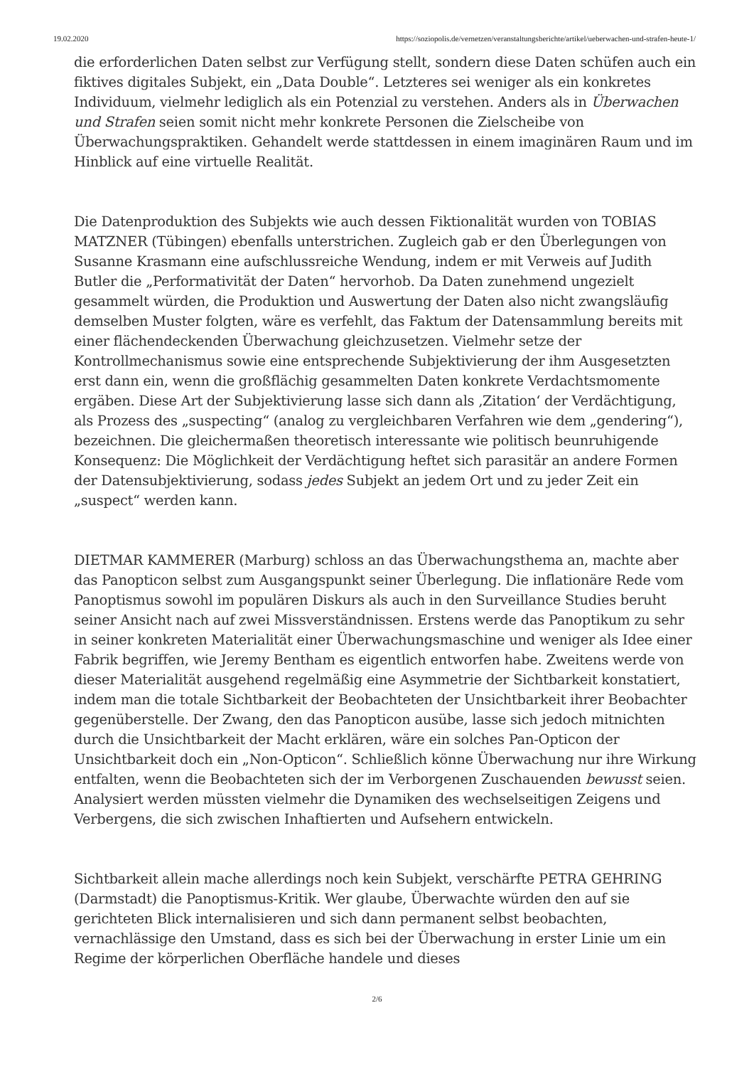19.02.2020 https://soziopolis.de/vernetzen/veranstaltungsberichte/artikel/ueberwachen-und-strafen-heute-1/
die erforderlichen Daten selbst zur Verfügung stellt, sondern diese Daten schüfen auch ein fiktives digitales Subjekt, ein „Data Double“. Letzteres sei weniger als ein konkretes Individuum, vielmehr lediglich als ein Potenzial zu verstehen. Anders als in Überwachen und Strafen seien somit nicht mehr konkrete Personen die Zielscheibe von Überwachungspraktiken. Gehandelt werde stattdessen in einem imaginären Raum und im Hinblick auf eine virtuelle Realität.
Die Datenproduktion des Subjekts wie auch dessen Fiktionalität wurden von TOBIAS MATZNER (Tübingen) ebenfalls unterstrichen. Zugleich gab er den Überlegungen von Susanne Krasmann eine aufschlussreiche Wendung, indem er mit Verweis auf Judith Butler die „Performativität der Daten“ hervorhob. Da Daten zunehmend ungezielt gesammelt würden, die Produktion und Auswertung der Daten also nicht zwangsläufig demselben Muster folgten, wäre es verfehlt, das Faktum der Datensammlung bereits mit einer flächendeckenden Überwachung gleichzusetzen. Vielmehr setze der Kontrollmechanismus sowie eine entsprechende Subjektivierung der ihm Ausgesetzten erst dann ein, wenn die großflächig gesammelten Daten konkrete Verdachtsmomente ergäben. Diese Art der Subjektivierung lasse sich dann als ‚Zitation‘ der Verdächtigung, als Prozess des „suspecting“ (analog zu vergleichbaren Verfahren wie dem „gendering“), bezeichnen. Die gleichermaßen theoretisch interessante wie politisch beunruhigende Konsequenz: Die Möglichkeit der Verdächtigung heftet sich parasitär an andere Formen der Datensubjektivierung, sodass jedes Subjekt an jedem Ort und zu jeder Zeit ein „suspect“ werden kann.
DIETMAR KAMMERER (Marburg) schloss an das Überwachungsthema an, machte aber das Panopticon selbst zum Ausgangspunkt seiner Überlegung. Die inflationäre Rede vom Panoptismus sowohl im populären Diskurs als auch in den Surveillance Studies beruht seiner Ansicht nach auf zwei Missverständnissen. Erstens werde das Panoptikum zu sehr in seiner konkreten Materialität einer Überwachungsmaschine und weniger als Idee einer Fabrik begriffen, wie Jeremy Bentham es eigentlich entworfen habe. Zweitens werde von dieser Materialität ausgehend regelmäßig eine Asymmetrie der Sichtbarkeit konstatiert, indem man die totale Sichtbarkeit der Beobachteten der Unsichtbarkeit ihrer Beobachter gegenüberstelle. Der Zwang, den das Panopticon ausübe, lasse sich jedoch mitnichten durch die Unsichtbarkeit der Macht erklären, wäre ein solches Pan-Opticon der Unsichtbarkeit doch ein „Non-Opticon“. Schließlich könne Überwachung nur ihre Wirkung entfalten, wenn die Beobachteten sich der im Verborgenen Zuschauenden bewusst seien. Analysiert werden müssten vielmehr die Dynamiken des wechselseitigen Zeigens und Verbergens, die sich zwischen Inhaftierten und Aufsehern entwickeln.
Sichtbarkeit allein mache allerdings noch kein Subjekt, verschärfte PETRA GEHRING (Darmstadt) die Panoptismus-Kritik. Wer glaube, Überwachte würden den auf sie gerichteten Blick internalisieren und sich dann permanent selbst beobachten, vernachlässige den Umstand, dass es sich bei der Überwachung in erster Linie um ein Regime der körperlichen Oberfläche handele und dieses
2/6